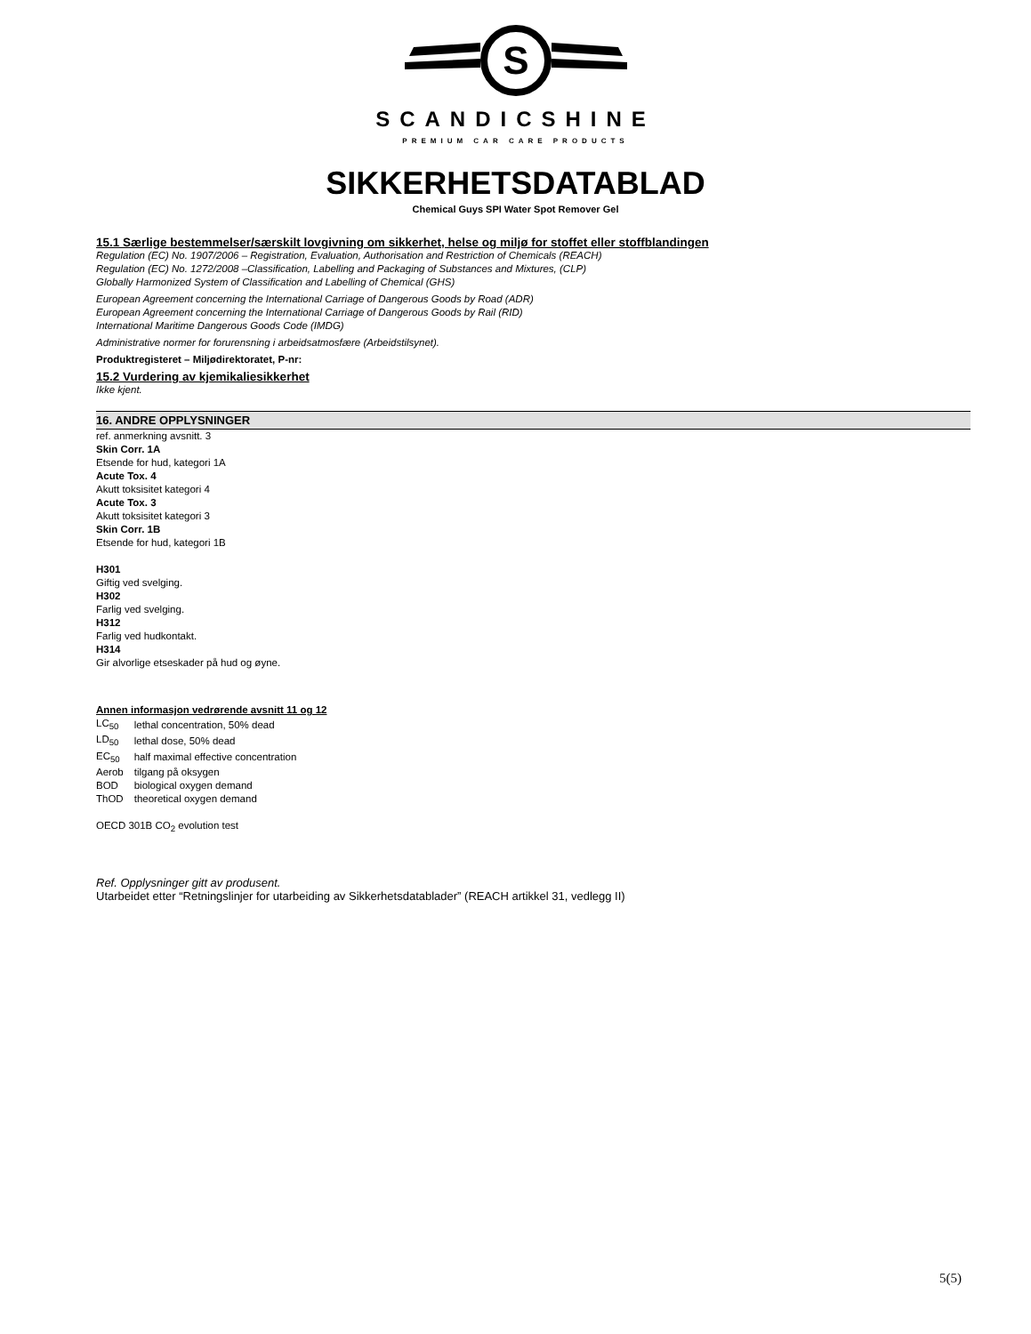S
SCANDICSHINE
PREMIUM CAR CARE PRODUCTS
SIKKERHETSDATABLAD
Chemical Guys SPI Water Spot Remover Gel
15.1 Særlige bestemmelser/særskilt lovgivning om sikkerhet, helse og miljø for stoffet eller stoffblandingen
Regulation (EC) No. 1907/2006 – Registration, Evaluation, Authorisation and Restriction of Chemicals (REACH)
Regulation (EC) No. 1272/2008 –Classification, Labelling and Packaging of Substances and Mixtures, (CLP)
Globally Harmonized System of Classification and Labelling of Chemical (GHS)
European Agreement concerning the International Carriage of Dangerous Goods by Road (ADR)
European Agreement concerning the International Carriage of Dangerous Goods by Rail (RID)
International Maritime Dangerous Goods Code (IMDG)
Administrative normer for forurensning i arbeidsatmosfære (Arbeidstilsynet).
Produktregisteret – Miljødirektoratet, P-nr:
15.2 Vurdering av kjemikaliesikkerhet
Ikke kjent.
16. ANDRE OPPLYSNINGER
ref. anmerkning avsnitt. 3
Skin Corr. 1A
Etsende for hud, kategori 1A
Acute Tox. 4
Akutt toksisitet kategori 4
Acute Tox. 3
Akutt toksisitet kategori 3
Skin Corr. 1B
Etsende for hud, kategori 1B
H301
Giftig ved svelging.
H302
Farlig ved svelging.
H312
Farlig ved hudkontakt.
H314
Gir alvorlige etseskader på hud og øyne.
Annen informasjon vedrørende avsnitt 11 og 12
| LC<sub>50</sub> | lethal concentration, 50% dead |
| LD<sub>50</sub> | lethal dose, 50% dead |
| EC<sub>50</sub> | half maximal effective concentration |
| Aerob | tilgang på oksygen |
| BOD | biological oxygen demand |
| ThOD | theoretical oxygen demand |
OECD 301B CO<sub>2</sub> evolution test
Ref. Opplysninger gitt av produsent.
Utarbeidet etter “Retningslinjer for utarbeiding av Sikkerhetsdatablader” (REACH artikkel 31, vedlegg II)
5(5)